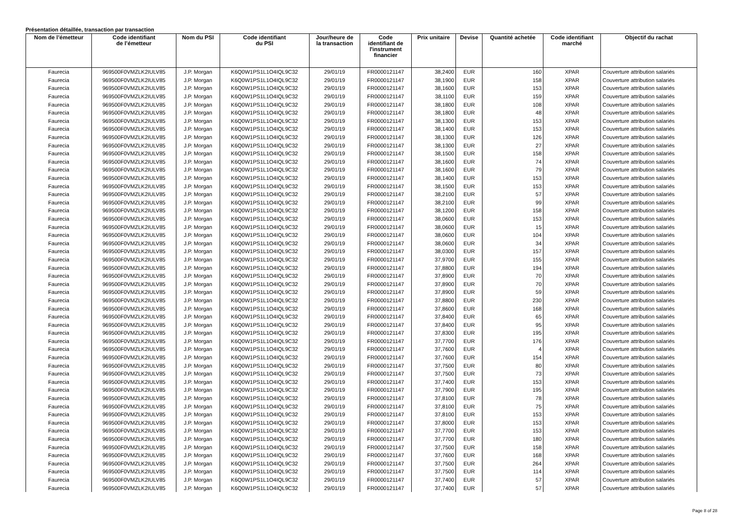Présentation détaillée, transaction par transaction
| Nom de l’émetteur | Code identifiant de l’émetteur | Nom du PSI | Code identifiant du PSI | Jour/heure de la transaction | Code identifiant de l'instrument financier | Prix unitaire | Devise | Quantité achetée | Code identifiant marché | Objectif du rachat |
| --- | --- | --- | --- | --- | --- | --- | --- | --- | --- | --- |
| Faurecia | 969500F0VMZLK2IULV85 | J.P. Morgan | K6Q0W1PS1L1O4IQL9C32 | 29/01/19 | FR0000121147 | 38,2400 | EUR | 160 | XPAR | Couverture attribution salariés |
| Faurecia | 969500F0VMZLK2IULV85 | J.P. Morgan | K6Q0W1PS1L1O4IQL9C32 | 29/01/19 | FR0000121147 | 38,1900 | EUR | 158 | XPAR | Couverture attribution salariés |
| Faurecia | 969500F0VMZLK2IULV85 | J.P. Morgan | K6Q0W1PS1L1O4IQL9C32 | 29/01/19 | FR0000121147 | 38,1600 | EUR | 153 | XPAR | Couverture attribution salariés |
| Faurecia | 969500F0VMZLK2IULV85 | J.P. Morgan | K6Q0W1PS1L1O4IQL9C32 | 29/01/19 | FR0000121147 | 38,1100 | EUR | 159 | XPAR | Couverture attribution salariés |
| Faurecia | 969500F0VMZLK2IULV85 | J.P. Morgan | K6Q0W1PS1L1O4IQL9C32 | 29/01/19 | FR0000121147 | 38,1800 | EUR | 108 | XPAR | Couverture attribution salariés |
| Faurecia | 969500F0VMZLK2IULV85 | J.P. Morgan | K6Q0W1PS1L1O4IQL9C32 | 29/01/19 | FR0000121147 | 38,1800 | EUR | 48 | XPAR | Couverture attribution salariés |
| Faurecia | 969500F0VMZLK2IULV85 | J.P. Morgan | K6Q0W1PS1L1O4IQL9C32 | 29/01/19 | FR0000121147 | 38,1300 | EUR | 153 | XPAR | Couverture attribution salariés |
| Faurecia | 969500F0VMZLK2IULV85 | J.P. Morgan | K6Q0W1PS1L1O4IQL9C32 | 29/01/19 | FR0000121147 | 38,1400 | EUR | 153 | XPAR | Couverture attribution salariés |
| Faurecia | 969500F0VMZLK2IULV85 | J.P. Morgan | K6Q0W1PS1L1O4IQL9C32 | 29/01/19 | FR0000121147 | 38,1300 | EUR | 126 | XPAR | Couverture attribution salariés |
| Faurecia | 969500F0VMZLK2IULV85 | J.P. Morgan | K6Q0W1PS1L1O4IQL9C32 | 29/01/19 | FR0000121147 | 38,1300 | EUR | 27 | XPAR | Couverture attribution salariés |
| Faurecia | 969500F0VMZLK2IULV85 | J.P. Morgan | K6Q0W1PS1L1O4IQL9C32 | 29/01/19 | FR0000121147 | 38,1500 | EUR | 158 | XPAR | Couverture attribution salariés |
| Faurecia | 969500F0VMZLK2IULV85 | J.P. Morgan | K6Q0W1PS1L1O4IQL9C32 | 29/01/19 | FR0000121147 | 38,1600 | EUR | 74 | XPAR | Couverture attribution salariés |
| Faurecia | 969500F0VMZLK2IULV85 | J.P. Morgan | K6Q0W1PS1L1O4IQL9C32 | 29/01/19 | FR0000121147 | 38,1600 | EUR | 79 | XPAR | Couverture attribution salariés |
| Faurecia | 969500F0VMZLK2IULV85 | J.P. Morgan | K6Q0W1PS1L1O4IQL9C32 | 29/01/19 | FR0000121147 | 38,1400 | EUR | 153 | XPAR | Couverture attribution salariés |
| Faurecia | 969500F0VMZLK2IULV85 | J.P. Morgan | K6Q0W1PS1L1O4IQL9C32 | 29/01/19 | FR0000121147 | 38,1500 | EUR | 153 | XPAR | Couverture attribution salariés |
| Faurecia | 969500F0VMZLK2IULV85 | J.P. Morgan | K6Q0W1PS1L1O4IQL9C32 | 29/01/19 | FR0000121147 | 38,2100 | EUR | 57 | XPAR | Couverture attribution salariés |
| Faurecia | 969500F0VMZLK2IULV85 | J.P. Morgan | K6Q0W1PS1L1O4IQL9C32 | 29/01/19 | FR0000121147 | 38,2100 | EUR | 99 | XPAR | Couverture attribution salariés |
| Faurecia | 969500F0VMZLK2IULV85 | J.P. Morgan | K6Q0W1PS1L1O4IQL9C32 | 29/01/19 | FR0000121147 | 38,1200 | EUR | 158 | XPAR | Couverture attribution salariés |
| Faurecia | 969500F0VMZLK2IULV85 | J.P. Morgan | K6Q0W1PS1L1O4IQL9C32 | 29/01/19 | FR0000121147 | 38,0600 | EUR | 153 | XPAR | Couverture attribution salariés |
| Faurecia | 969500F0VMZLK2IULV85 | J.P. Morgan | K6Q0W1PS1L1O4IQL9C32 | 29/01/19 | FR0000121147 | 38,0600 | EUR | 15 | XPAR | Couverture attribution salariés |
| Faurecia | 969500F0VMZLK2IULV85 | J.P. Morgan | K6Q0W1PS1L1O4IQL9C32 | 29/01/19 | FR0000121147 | 38,0600 | EUR | 104 | XPAR | Couverture attribution salariés |
| Faurecia | 969500F0VMZLK2IULV85 | J.P. Morgan | K6Q0W1PS1L1O4IQL9C32 | 29/01/19 | FR0000121147 | 38,0600 | EUR | 34 | XPAR | Couverture attribution salariés |
| Faurecia | 969500F0VMZLK2IULV85 | J.P. Morgan | K6Q0W1PS1L1O4IQL9C32 | 29/01/19 | FR0000121147 | 38,0300 | EUR | 157 | XPAR | Couverture attribution salariés |
| Faurecia | 969500F0VMZLK2IULV85 | J.P. Morgan | K6Q0W1PS1L1O4IQL9C32 | 29/01/19 | FR0000121147 | 37,9700 | EUR | 155 | XPAR | Couverture attribution salariés |
| Faurecia | 969500F0VMZLK2IULV85 | J.P. Morgan | K6Q0W1PS1L1O4IQL9C32 | 29/01/19 | FR0000121147 | 37,8800 | EUR | 194 | XPAR | Couverture attribution salariés |
| Faurecia | 969500F0VMZLK2IULV85 | J.P. Morgan | K6Q0W1PS1L1O4IQL9C32 | 29/01/19 | FR0000121147 | 37,8900 | EUR | 70 | XPAR | Couverture attribution salariés |
| Faurecia | 969500F0VMZLK2IULV85 | J.P. Morgan | K6Q0W1PS1L1O4IQL9C32 | 29/01/19 | FR0000121147 | 37,8900 | EUR | 70 | XPAR | Couverture attribution salariés |
| Faurecia | 969500F0VMZLK2IULV85 | J.P. Morgan | K6Q0W1PS1L1O4IQL9C32 | 29/01/19 | FR0000121147 | 37,8900 | EUR | 59 | XPAR | Couverture attribution salariés |
| Faurecia | 969500F0VMZLK2IULV85 | J.P. Morgan | K6Q0W1PS1L1O4IQL9C32 | 29/01/19 | FR0000121147 | 37,8800 | EUR | 230 | XPAR | Couverture attribution salariés |
| Faurecia | 969500F0VMZLK2IULV85 | J.P. Morgan | K6Q0W1PS1L1O4IQL9C32 | 29/01/19 | FR0000121147 | 37,8600 | EUR | 168 | XPAR | Couverture attribution salariés |
| Faurecia | 969500F0VMZLK2IULV85 | J.P. Morgan | K6Q0W1PS1L1O4IQL9C32 | 29/01/19 | FR0000121147 | 37,8400 | EUR | 65 | XPAR | Couverture attribution salariés |
| Faurecia | 969500F0VMZLK2IULV85 | J.P. Morgan | K6Q0W1PS1L1O4IQL9C32 | 29/01/19 | FR0000121147 | 37,8400 | EUR | 95 | XPAR | Couverture attribution salariés |
| Faurecia | 969500F0VMZLK2IULV85 | J.P. Morgan | K6Q0W1PS1L1O4IQL9C32 | 29/01/19 | FR0000121147 | 37,8300 | EUR | 195 | XPAR | Couverture attribution salariés |
| Faurecia | 969500F0VMZLK2IULV85 | J.P. Morgan | K6Q0W1PS1L1O4IQL9C32 | 29/01/19 | FR0000121147 | 37,7700 | EUR | 176 | XPAR | Couverture attribution salariés |
| Faurecia | 969500F0VMZLK2IULV85 | J.P. Morgan | K6Q0W1PS1L1O4IQL9C32 | 29/01/19 | FR0000121147 | 37,7600 | EUR | 4 | XPAR | Couverture attribution salariés |
| Faurecia | 969500F0VMZLK2IULV85 | J.P. Morgan | K6Q0W1PS1L1O4IQL9C32 | 29/01/19 | FR0000121147 | 37,7600 | EUR | 154 | XPAR | Couverture attribution salariés |
| Faurecia | 969500F0VMZLK2IULV85 | J.P. Morgan | K6Q0W1PS1L1O4IQL9C32 | 29/01/19 | FR0000121147 | 37,7500 | EUR | 80 | XPAR | Couverture attribution salariés |
| Faurecia | 969500F0VMZLK2IULV85 | J.P. Morgan | K6Q0W1PS1L1O4IQL9C32 | 29/01/19 | FR0000121147 | 37,7500 | EUR | 73 | XPAR | Couverture attribution salariés |
| Faurecia | 969500F0VMZLK2IULV85 | J.P. Morgan | K6Q0W1PS1L1O4IQL9C32 | 29/01/19 | FR0000121147 | 37,7400 | EUR | 153 | XPAR | Couverture attribution salariés |
| Faurecia | 969500F0VMZLK2IULV85 | J.P. Morgan | K6Q0W1PS1L1O4IQL9C32 | 29/01/19 | FR0000121147 | 37,7900 | EUR | 195 | XPAR | Couverture attribution salariés |
| Faurecia | 969500F0VMZLK2IULV85 | J.P. Morgan | K6Q0W1PS1L1O4IQL9C32 | 29/01/19 | FR0000121147 | 37,8100 | EUR | 78 | XPAR | Couverture attribution salariés |
| Faurecia | 969500F0VMZLK2IULV85 | J.P. Morgan | K6Q0W1PS1L1O4IQL9C32 | 29/01/19 | FR0000121147 | 37,8100 | EUR | 75 | XPAR | Couverture attribution salariés |
| Faurecia | 969500F0VMZLK2IULV85 | J.P. Morgan | K6Q0W1PS1L1O4IQL9C32 | 29/01/19 | FR0000121147 | 37,8100 | EUR | 153 | XPAR | Couverture attribution salariés |
| Faurecia | 969500F0VMZLK2IULV85 | J.P. Morgan | K6Q0W1PS1L1O4IQL9C32 | 29/01/19 | FR0000121147 | 37,8000 | EUR | 153 | XPAR | Couverture attribution salariés |
| Faurecia | 969500F0VMZLK2IULV85 | J.P. Morgan | K6Q0W1PS1L1O4IQL9C32 | 29/01/19 | FR0000121147 | 37,7700 | EUR | 153 | XPAR | Couverture attribution salariés |
| Faurecia | 969500F0VMZLK2IULV85 | J.P. Morgan | K6Q0W1PS1L1O4IQL9C32 | 29/01/19 | FR0000121147 | 37,7700 | EUR | 180 | XPAR | Couverture attribution salariés |
| Faurecia | 969500F0VMZLK2IULV85 | J.P. Morgan | K6Q0W1PS1L1O4IQL9C32 | 29/01/19 | FR0000121147 | 37,7500 | EUR | 158 | XPAR | Couverture attribution salariés |
| Faurecia | 969500F0VMZLK2IULV85 | J.P. Morgan | K6Q0W1PS1L1O4IQL9C32 | 29/01/19 | FR0000121147 | 37,7600 | EUR | 168 | XPAR | Couverture attribution salariés |
| Faurecia | 969500F0VMZLK2IULV85 | J.P. Morgan | K6Q0W1PS1L1O4IQL9C32 | 29/01/19 | FR0000121147 | 37,7500 | EUR | 264 | XPAR | Couverture attribution salariés |
| Faurecia | 969500F0VMZLK2IULV85 | J.P. Morgan | K6Q0W1PS1L1O4IQL9C32 | 29/01/19 | FR0000121147 | 37,7500 | EUR | 114 | XPAR | Couverture attribution salariés |
| Faurecia | 969500F0VMZLK2IULV85 | J.P. Morgan | K6Q0W1PS1L1O4IQL9C32 | 29/01/19 | FR0000121147 | 37,7400 | EUR | 57 | XPAR | Couverture attribution salariés |
| Faurecia | 969500F0VMZLK2IULV85 | J.P. Morgan | K6Q0W1PS1L1O4IQL9C32 | 29/01/19 | FR0000121147 | 37,7400 | EUR | 57 | XPAR | Couverture attribution salariés |
Page 8 of 28